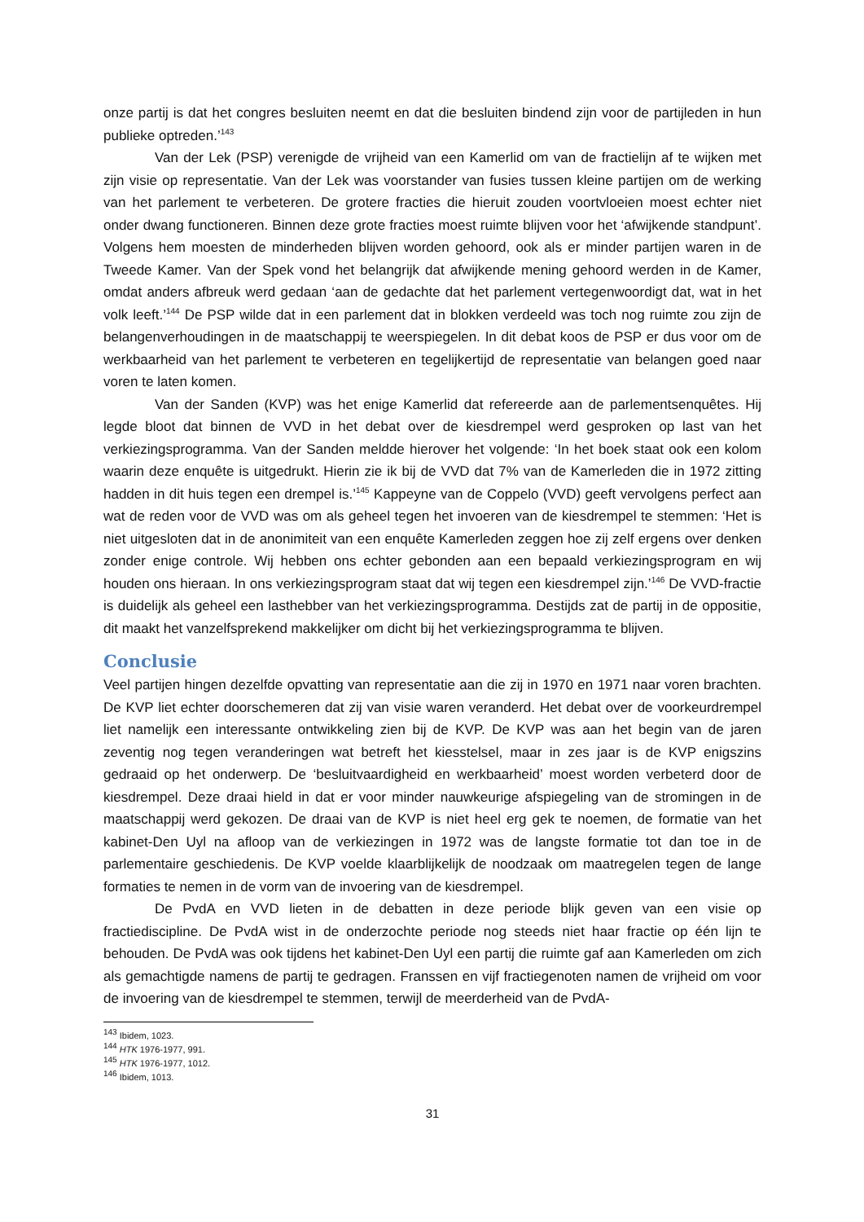onze partij is dat het congres besluiten neemt en dat die besluiten bindend zijn voor de partijleden in hun publieke optreden.’<sup>143</sup>
Van der Lek (PSP) verenigde de vrijheid van een Kamerlid om van de fractielijn af te wijken met zijn visie op representatie. Van der Lek was voorstander van fusies tussen kleine partijen om de werking van het parlement te verbeteren. De grotere fracties die hieruit zouden voortvloeien moest echter niet onder dwang functioneren. Binnen deze grote fracties moest ruimte blijven voor het ‘afwijkende standpunt’. Volgens hem moesten de minderheden blijven worden gehoord, ook als er minder partijen waren in de Tweede Kamer. Van der Spek vond het belangrijk dat afwijkende mening gehoord werden in de Kamer, omdat anders afbreuk werd gedaan ‘aan de gedachte dat het parlement vertegenwoordigt dat, wat in het volk leeft.’<sup>144</sup> De PSP wilde dat in een parlement dat in blokken verdeeld was toch nog ruimte zou zijn de belangenverhoudingen in de maatschappij te weerspiegelen. In dit debat koos de PSP er dus voor om de werkbaarheid van het parlement te verbeteren en tegelijkertijd de representatie van belangen goed naar voren te laten komen.
Van der Sanden (KVP) was het enige Kamerlid dat refereerde aan de parlementsenquêtes. Hij legde bloot dat binnen de VVD in het debat over de kiesdrempel werd gesproken op last van het verkiezingsprogramma. Van der Sanden meldde hierover het volgende: ‘In het boek staat ook een kolom waarin deze enquête is uitgedrukt. Hierin zie ik bij de VVD dat 7% van de Kamerleden die in 1972 zitting hadden in dit huis tegen een drempel is.’<sup>145</sup> Kappeyne van de Coppelo (VVD) geeft vervolgens perfect aan wat de reden voor de VVD was om als geheel tegen het invoeren van de kiesdrempel te stemmen: ‘Het is niet uitgesloten dat in de anonimiteit van een enquête Kamerleden zeggen hoe zij zelf ergens over denken zonder enige controle. Wij hebben ons echter gebonden aan een bepaald verkiezingsprogram en wij houden ons hieraan. In ons verkiezingsprogram staat dat wij tegen een kiesdrempel zijn.’<sup>146</sup> De VVD-fractie is duidelijk als geheel een lasthebber van het verkiezingsprogramma. Destijds zat de partij in de oppositie, dit maakt het vanzelfsprekend makkelijker om dicht bij het verkiezingsprogramma te blijven.
Conclusie
Veel partijen hingen dezelfde opvatting van representatie aan die zij in 1970 en 1971 naar voren brachten. De KVP liet echter doorschemeren dat zij van visie waren veranderd. Het debat over de voorkeurdrempel liet namelijk een interessante ontwikkeling zien bij de KVP. De KVP was aan het begin van de jaren zeventig nog tegen veranderingen wat betreft het kiesstelsel, maar in zes jaar is de KVP enigszins gedraaid op het onderwerp. De ‘besluitvaardigheid en werkbaarheid’ moest worden verbeterd door de kiesdrempel. Deze draai hield in dat er voor minder nauwkeurige afspiegeling van de stromingen in de maatschappij werd gekozen. De draai van de KVP is niet heel erg gek te noemen, de formatie van het kabinet-Den Uyl na afloop van de verkiezingen in 1972 was de langste formatie tot dan toe in de parlementaire geschiedenis. De KVP voelde klaarblijkelijk de noodzaak om maatregelen tegen de lange formaties te nemen in de vorm van de invoering van de kiesdrempel.
De PvdA en VVD lieten in de debatten in deze periode blijk geven van een visie op fractiediscipline. De PvdA wist in de onderzochte periode nog steeds niet haar fractie op één lijn te behouden. De PvdA was ook tijdens het kabinet-Den Uyl een partij die ruimte gaf aan Kamerleden om zich als gemachtigde namens de partij te gedragen. Franssen en vijf fractiegenoten namen de vrijheid om voor de invoering van de kiesdrempel te stemmen, terwijl de meerderheid van de PvdA-
<sup>143</sup> Ibidem, 1023.
<sup>144</sup> HTK 1976-1977, 991.
<sup>145</sup> HTK 1976-1977, 1012.
<sup>146</sup> Ibidem, 1013.
31